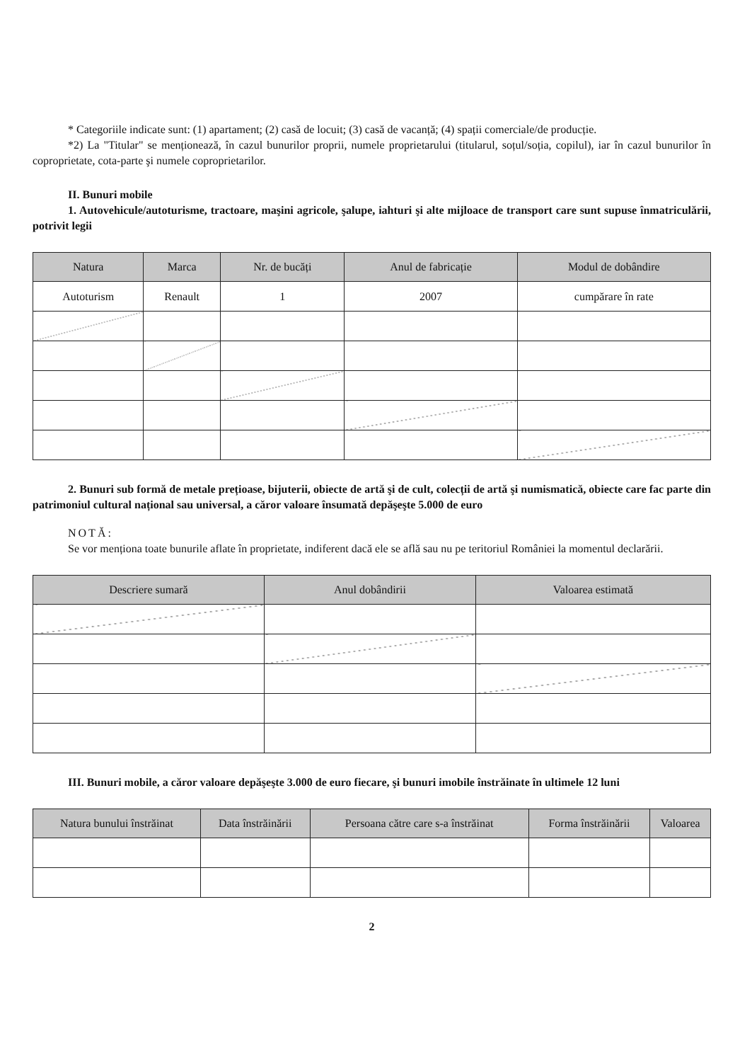* Categoriile indicate sunt: (1) apartament; (2) casă de locuit; (3) casă de vacanță; (4) spații comerciale/de producție.
*2) La "Titular" se menționează, în cazul bunurilor proprii, numele proprietarului (titularul, soțul/soția, copilul), iar în cazul bunurilor în coproprietate, cota-parte şi numele coproprietarilor.
II. Bunuri mobile
1. Autovehicule/autoturisme, tractoare, maşini agricole, şalupe, iahturi şi alte mijloace de transport care sunt supuse înmatriculării, potrivit legii
| Natura | Marca | Nr. de bucăți | Anul de fabricație | Modul de dobândire |
| --- | --- | --- | --- | --- |
| Autoturism | Renault | 1 | 2007 | cumpărare în rate |
2. Bunuri sub formă de metale prețioase, bijuterii, obiecte de artă şi de cult, colecții de artă şi numismatică, obiecte care fac parte din patrimoniul cultural național sau universal, a căror valoare însumată depăşeşte 5.000 de euro
NOTĂ:
Se vor menționa toate bunurile aflate în proprietate, indiferent dacă ele se află sau nu pe teritoriul României la momentul declarării.
| Descriere sumară | Anul dobândirii | Valoarea estimată |
| --- | --- | --- |
III. Bunuri mobile, a căror valoare depăşeşte 3.000 de euro fiecare, şi bunuri imobile înstrăinate în ultimele 12 luni
| Natura bunului înstrăinat | Data înstrăinării | Persoana către care s-a înstrăinat | Forma înstrăinării | Valoarea |
| --- | --- | --- | --- | --- |
2